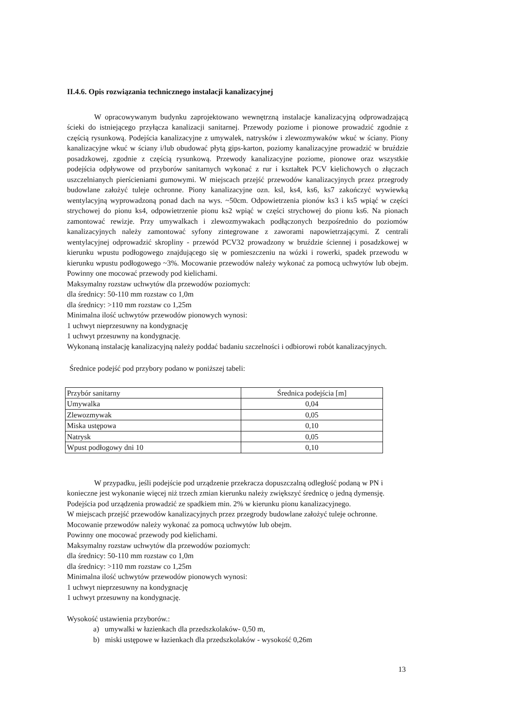II.4.6. Opis rozwiązania technicznego instalacji kanalizacyjnej
W opracowywanym budynku zaprojektowano wewnętrzną instalacje kanalizacyjną odprowadzającą ścieki do istniejącego przyłącza kanalizacji sanitarnej. Przewody poziome i pionowe prowadzić zgodnie z częścią rysunkową. Podejścia kanalizacyjne z umywalek, natrysków i zlewozmywaków wkuć w ściany. Piony kanalizacyjne wkuć w ściany i/lub obudować płytą gips-karton, poziomy kanalizacyjne prowadzić w bruździe posadzkowej, zgodnie z częścią rysunkową. Przewody kanalizacyjne poziome, pionowe oraz wszystkie podejścia odpływowe od przyborów sanitarnych wykonać z rur i kształtek PCV kielichowych o złączach uszczelnianych pierścieniami gumowymi. W miejscach przejść przewodów kanalizacyjnych przez przegrody budowlane założyć tuleje ochronne. Piony kanalizacyjne ozn. ksl, ks4, ks6, ks7 zakończyć wywiewką wentylacyjną wyprowadzoną ponad dach na wys. ~50cm. Odpowietrzenia pionów ks3 i ks5 wpiąć w części strychowej do pionu ks4, odpowietrzenie pionu ks2 wpiąć w części strychowej do pionu ks6. Na pionach zamontować rewizje. Przy umywalkach i zlewozmywakach podłączonych bezpośrednio do poziomów kanalizacyjnych należy zamontować syfony zintegrowane z zaworami napowietrzającymi. Z centrali wentylacyjnej odprowadzić skropliny - przewód PCV32 prowadzony w bruździe ściennej i posadzkowej w kierunku wpustu podłogowego znajdującego się w pomieszczeniu na wózki i rowerki, spadek przewodu w kierunku wpustu podłogowego ~3%. Mocowanie przewodów należy wykonać za pomocą uchwytów lub obejm. Powinny one mocować przewody pod kielichami.
Maksymalny rozstaw uchwytów dla przewodów poziomych:
dla średnicy: 50-110 mm rozstaw co 1,0m
dla średnicy: >110 mm rozstaw co 1,25m
Minimalna ilość uchwytów przewodów pionowych wynosi:
1 uchwyt nieprzesuwny na kondygnację
1 uchwyt przesuwny na kondygnację.
Wykonaną instalację kanalizacyjną należy poddać badaniu szczelności i odbiorowi robót kanalizacyjnych.
Średnice podejść pod przybory podano w poniższej tabeli:
| Przybór sanitarny | Średnica podejścia [m] |
| Umywalka | 0,04 |
| Zlewozmywak | 0,05 |
| Miska ustępowa | 0,10 |
| Natrysk | 0,05 |
| Wpust podłogowy dni 10 | 0,10 |
W przypadku, jeśli podejście pod urządzenie przekracza dopuszczalną odległość podaną w PN i konieczne jest wykonanie więcej niż trzech zmian kierunku należy zwiększyć średnicę o jedną dymensję. Podejścia pod urządzenia prowadzić ze spadkiem min. 2% w kierunku pionu kanalizacyjnego.
W miejscach przejść przewodów kanalizacyjnych przez przegrody budowlane założyć tuleje ochronne. Mocowanie przewodów należy wykonać za pomocą uchwytów lub obejm.
Powinny one mocować przewody pod kielichami.
Maksymalny rozstaw uchwytów dla przewodów poziomych:
dla średnicy: 50-110 mm rozstaw co 1,0m
dla średnicy: >110 mm rozstaw co 1,25m
Minimalna ilość uchwytów przewodów pionowych wynosi:
1 uchwyt nieprzesuwny na kondygnację
1 uchwyt przesuwny na kondygnację.
Wysokość ustawienia przyborów.:
a) umywalki w łazienkach dla przedszkolaków- 0,50 m,
b) miski ustępowe w łazienkach dla przedszkolaków - wysokość 0,26m
13